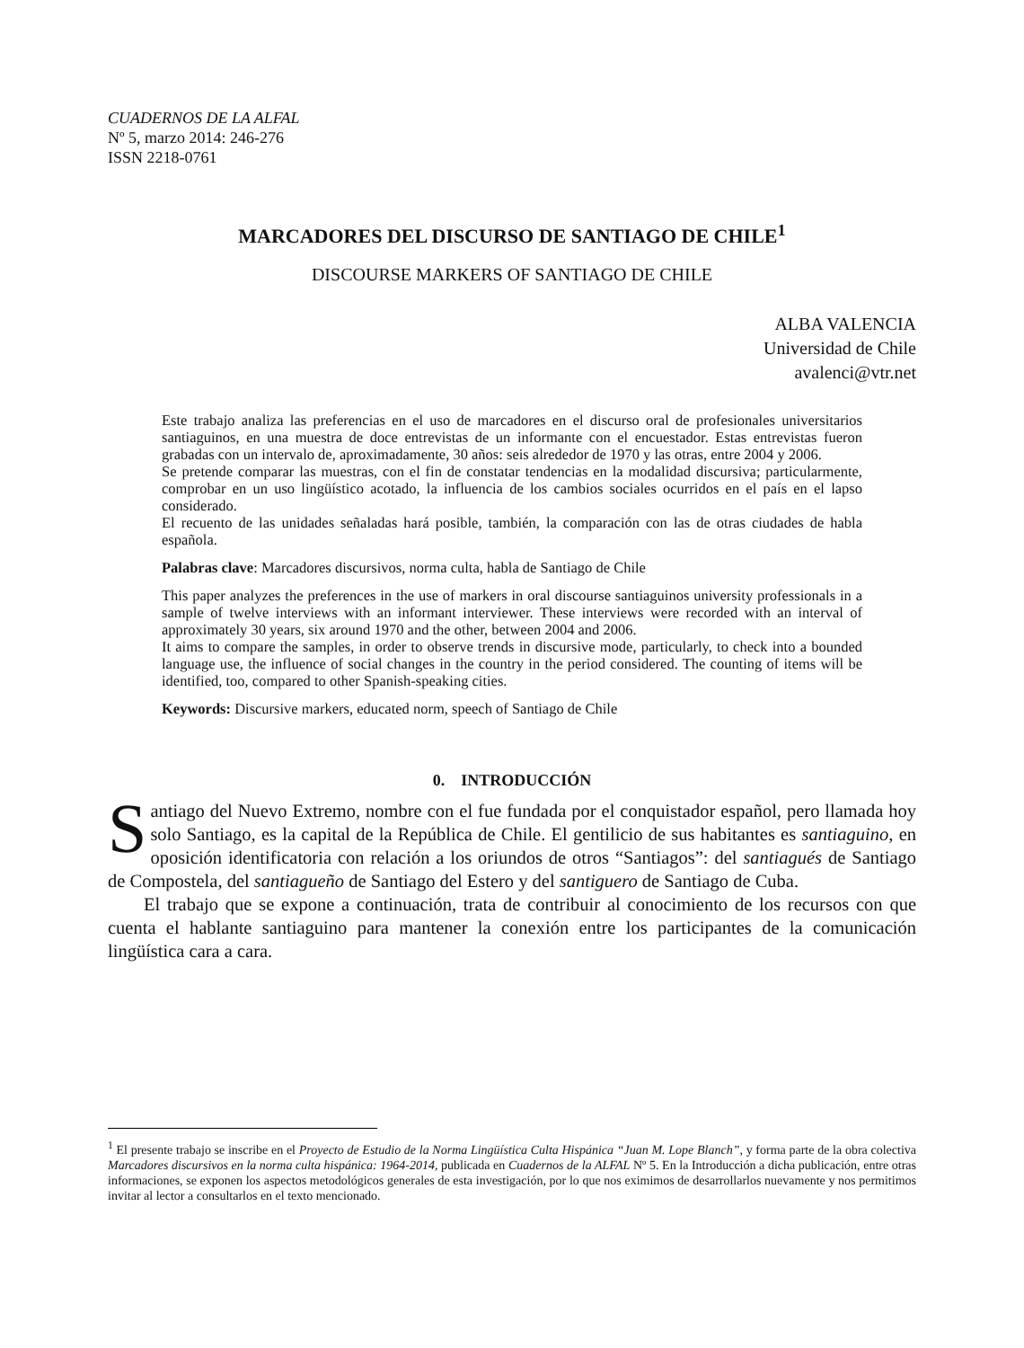CUADERNOS DE LA ALFAL
Nº 5, marzo 2014: 246-276
ISSN 2218-0761
MARCADORES DEL DISCURSO DE SANTIAGO DE CHILE<sup>1</sup>
DISCOURSE MARKERS OF SANTIAGO DE CHILE
ALBA VALENCIA
Universidad de Chile
avalenci@vtr.net
Este trabajo analiza las preferencias en el uso de marcadores en el discurso oral de profesionales universitarios santiaguinos, en una muestra de doce entrevistas de un informante con el encuestador. Estas entrevistas fueron grabadas con un intervalo de, aproximadamente, 30 años: seis alrededor de 1970 y las otras, entre 2004 y 2006.
Se pretende comparar las muestras, con el fin de constatar tendencias en la modalidad discursiva; particularmente, comprobar en un uso lingüístico acotado, la influencia de los cambios sociales ocurridos en el país en el lapso considerado.
El recuento de las unidades señaladas hará posible, también, la comparación con las de otras ciudades de habla española.
Palabras clave: Marcadores discursivos, norma culta, habla de Santiago de Chile
This paper analyzes the preferences in the use of markers in oral discourse santiaguinos university professionals in a sample of twelve interviews with an informant interviewer. These interviews were recorded with an interval of approximately 30 years, six around 1970 and the other, between 2004 and 2006.
It aims to compare the samples, in order to observe trends in discursive mode, particularly, to check into a bounded language use, the influence of social changes in the country in the period considered. The counting of items will be identified, too, compared to other Spanish-speaking cities.
Keywords: Discursive markers, educated norm, speech of Santiago de Chile
0. INTRODUCCIÓN
Santiago del Nuevo Extremo, nombre con el fue fundada por el conquistador español, pero llamada hoy solo Santiago, es la capital de la República de Chile. El gentilicio de sus habitantes es santiaguino, en oposición identificatoria con relación a los oriundos de otros “Santiagos”: del santiagués de Santiago de Compostela, del santiagueño de Santiago del Estero y del santiguero de Santiago de Cuba.
El trabajo que se expone a continuación, trata de contribuir al conocimiento de los recursos con que cuenta el hablante santiaguino para mantener la conexión entre los participantes de la comunicación lingüística cara a cara.
<sup>1</sup> El presente trabajo se inscribe en el Proyecto de Estudio de la Norma Lingüística Culta Hispánica “Juan M. Lope Blanch”, y forma parte de la obra colectiva Marcadores discursivos en la norma culta hispánica: 1964-2014, publicada en Cuadernos de la ALFAL Nº 5. En la Introducción a dicha publicación, entre otras informaciones, se exponen los aspectos metodológicos generales de esta investigación, por lo que nos eximimos de desarrollarlos nuevamente y nos permitimos invitar al lector a consultarlos en el texto mencionado.